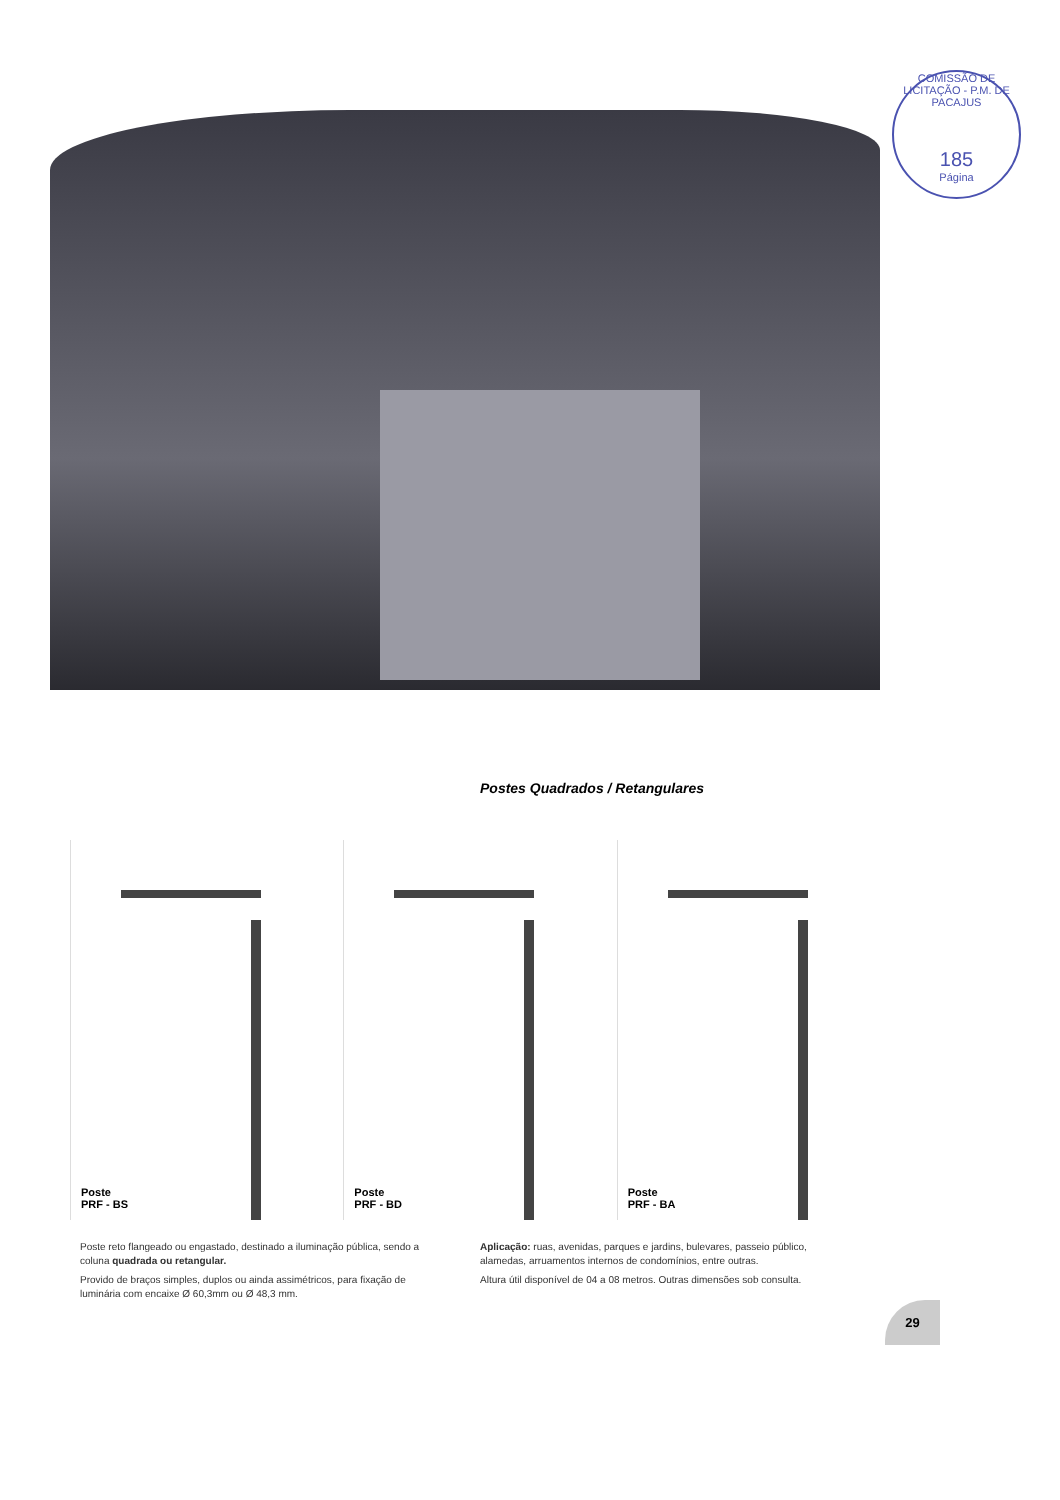COMISSÃO DE LICITAÇÃO - P.M. DE PACAJUS
185
Página
Postes Quadrados / Retangulares
Poste
PRF - BS
Poste
PRF - BD
Poste
PRF - BA
Poste reto flangeado ou engastado, destinado a iluminação pública, sendo a coluna quadrada ou retangular.
Provido de braços simples, duplos ou ainda assimétricos, para fixação de luminária com encaixe Ø 60,3mm ou Ø 48,3 mm.
Aplicação: ruas, avenidas, parques e jardins, bulevares, passeio público, alamedas, arruamentos internos de condomínios, entre outras.
Altura útil disponível de 04 a 08 metros. Outras dimensões sob consulta.
29